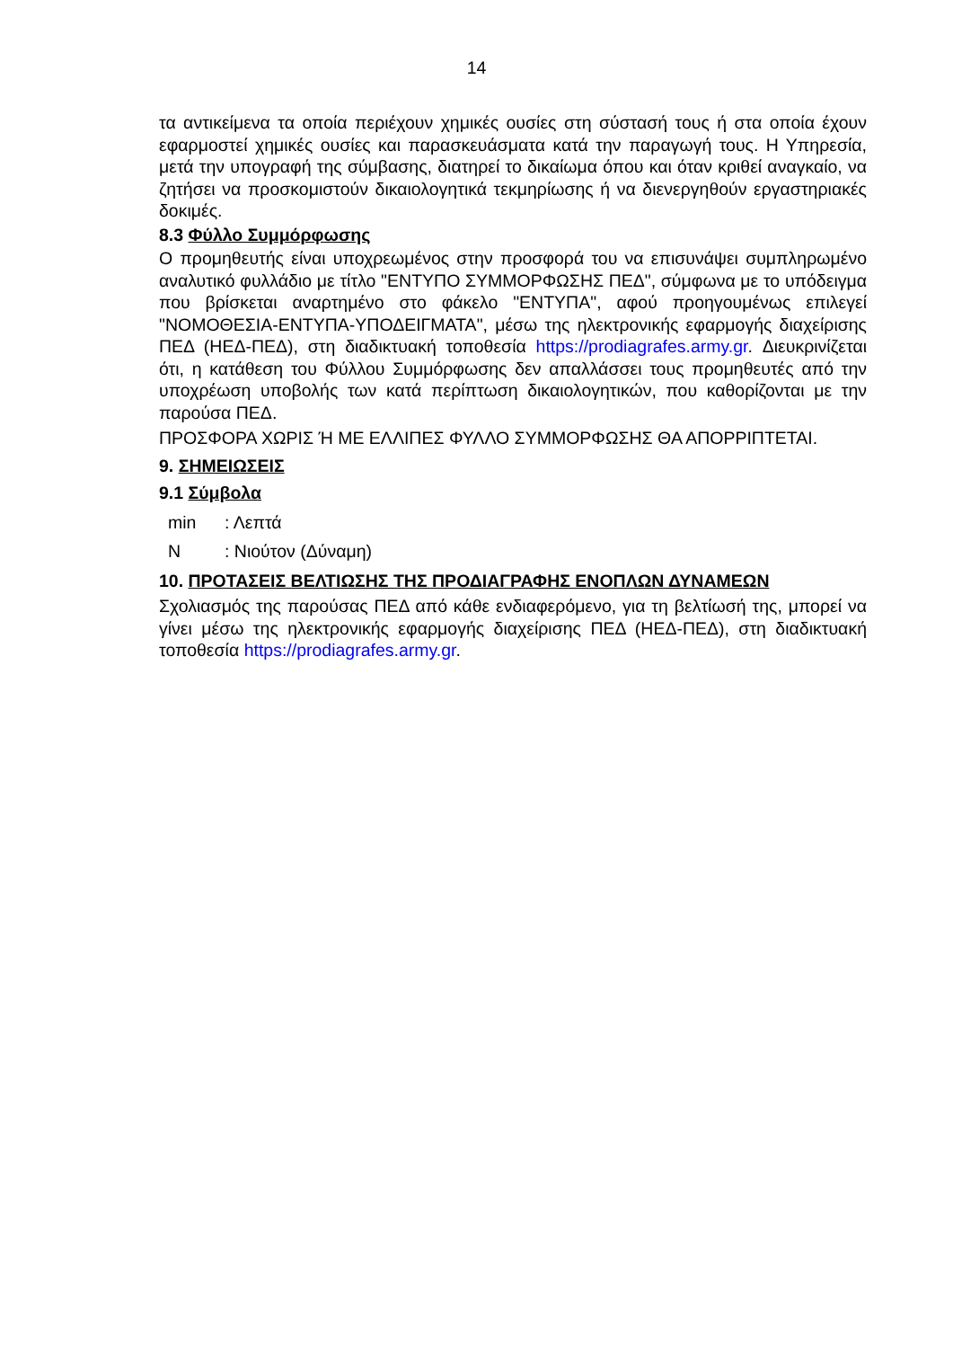14
τα αντικείμενα τα οποία περιέχουν χημικές ουσίες στη σύστασή τους ή στα οποία έχουν εφαρμοστεί χημικές ουσίες και παρασκευάσματα κατά την παραγωγή τους. Η Υπηρεσία, μετά την υπογραφή της σύμβασης, διατηρεί το δικαίωμα όπου και όταν κριθεί αναγκαίο, να ζητήσει να προσκομιστούν δικαιολογητικά τεκμηρίωσης ή να διενεργηθούν εργαστηριακές δοκιμές.
8.3 Φύλλο Συμμόρφωσης
Ο προμηθευτής είναι υποχρεωμένος στην προσφορά του να επισυνάψει συμπληρωμένο αναλυτικό φυλλάδιο με τίτλο "ΕΝΤΥΠΟ ΣΥΜΜΟΡΦΩΣΗΣ ΠΕΔ", σύμφωνα με το υπόδειγμα που βρίσκεται αναρτημένο στο φάκελο "ΕΝΤΥΠΑ", αφού προηγουμένως επιλεγεί "ΝΟΜΟΘΕΣΙΑ-ΕΝΤΥΠΑ-ΥΠΟΔΕΙΓΜΑΤΑ", μέσω της ηλεκτρονικής εφαρμογής διαχείρισης ΠΕΔ (ΗΕΔ-ΠΕΔ), στη διαδικτυακή τοποθεσία https://prodiagrafes.army.gr. Διευκρινίζεται ότι, η κατάθεση του Φύλλου Συμμόρφωσης δεν απαλλάσσει τους προμηθευτές από την υποχρέωση υποβολής των κατά περίπτωση δικαιολογητικών, που καθορίζονται με την παρούσα ΠΕΔ.
ΠΡΟΣΦΟΡΑ ΧΩΡΙΣ Ή ΜΕ ΕΛΛΙΠΕΣ ΦΥΛΛΟ ΣΥΜΜΟΡΦΩΣΗΣ ΘΑ ΑΠΟΡΡΙΠΤΕΤΑΙ.
9. ΣΗΜΕΙΩΣΕΙΣ
9.1 Σύμβολα
min: Λεπτά
N: Νιούτον (Δύναμη)
10. ΠΡΟΤΑΣΕΙΣ ΒΕΛΤΙΩΣΗΣ ΤΗΣ ΠΡΟΔΙΑΓΡΑΦΗΣ ΕΝΟΠΛΩΝ ΔΥΝΑΜΕΩΝ
Σχολιασμός της παρούσας ΠΕΔ από κάθε ενδιαφερόμενο, για τη βελτίωσή της, μπορεί να γίνει μέσω της ηλεκτρονικής εφαρμογής διαχείρισης ΠΕΔ (ΗΕΔ-ΠΕΔ), στη διαδικτυακή τοποθεσία https://prodiagrafes.army.gr.